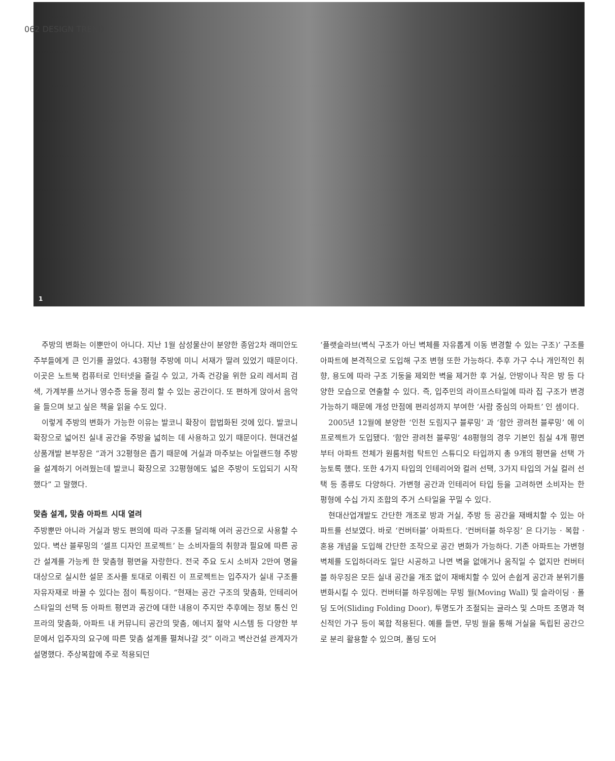062 DESIGN TREND
1
주방의 변화는 이뿐만이 아니다. 지난 1월 삼성물산이 분양한 종암2차 래미안도 주부들에게 큰 인기를 끌었다. 43평형 주방에 미니 서재가 딸려 있었기 때문이다. 이곳은 노트북 컴퓨터로 인터넷을 즐길 수 있고, 가족 건강을 위한 요리 레서피 검색, 가계부를 쓰거나 영수증 등을 정리 할 수 있는 공간이다. 또 편하게 앉아서 음악을 들으며 보고 싶은 책을 읽을 수도 있다.
이렇게 주방의 변화가 가능한 이유는 발코니 확장이 합법화된 것에 있다. 발코니 확장으로 넓어진 실내 공간을 주방을 넓히는 데 사용하고 있기 때문이다. 현대건설 상품개발 본부장은 “과거 32평형은 좁기 때문에 거실과 마주보는 아일랜드형 주방을 설계하기 어려웠는데 발코니 확장으로 32평형에도 넓은 주방이 도입되기 시작했다” 고 말했다.
맞춤 설계, 맞춤 아파트 시대 열려
주방뿐만 아니라 거실과 방도 편의에 따라 구조를 달리해 여러 공간으로 사용할 수 있다. 벽산 블루밍의 ‘셀프 디자인 프로젝트’ 는 소비자들의 취향과 필요에 따른 공간 설계를 가능케 한 맞춤형 평면을 자랑한다. 전국 주요 도시 소비자 2만여 명을 대상으로 실시한 설문 조사를 토대로 이뤄진 이 프로젝트는 입주자가 실내 구조를 자유자재로 바꿀 수 있다는 점이 특징이다. “현재는 공간 구조의 맞춤화, 인테리어 스타일의 선택 등 아파트 평면과 공간에 대한 내용이 주지만 추후에는 정보 통신 인프라의 맞춤화, 아파트 내 커뮤니티 공간의 맞춤, 에너지 절약 시스템 등 다양한 부문에서 입주자의 요구에 따른 맞춤 설계를 펼쳐나갈 것” 이라고 벽산건설 관계자가 설명했다. 주상복합에 주로 적용되던
‘플랫슬라브(벽식 구조가 아닌 벽체를 자유롭게 이동 변경할 수 있는 구조)’ 구조를 아파트에 본격적으로 도입해 구조 변형 또한 가능하다. 추후 가구 수나 개인적인 취향, 용도에 따라 구조 기둥을 제외한 벽을 제거한 후 거실, 안방이나 작은 방 등 다양한 모습으로 연출할 수 있다. 즉, 입주민의 라이프스타일에 따라 집 구조가 변경 가능하기 때문에 개성 만점에 편리성까지 부여한 ‘사람 중심의 아파트’ 인 셈이다.
2005년 12월에 분양한 ‘인천 도림지구 블루밍’ 과 ‘함안 광려천 블루밍’ 에 이 프로젝트가 도입됐다. ‘함안 광려천 블루밍’ 48평형의 경우 기본인 침실 4개 평면부터 아파트 전체가 원룸처럼 탁트인 스튜디오 타입까지 총 9개의 평면을 선택 가능토록 했다. 또한 4가지 타입의 인테리어와 컬러 선택, 3가지 타입의 거실 컬러 선택 등 종류도 다양하다. 가변형 공간과 인테리어 타입 등을 고려하면 소비자는 한 평형에 수십 가지 조합의 주거 스타일을 꾸밀 수 있다.
현대산업개발도 간단한 개조로 방과 거실, 주방 등 공간을 재배치할 수 있는 아파트를 선보였다. 바로 ‘컨버터블’ 아파트다. ‘컨버터블 하우징’ 은 다기능 · 복합 · 혼용 개념을 도입해 간단한 조작으로 공간 변화가 가능하다. 기존 아파트는 가변형 벽체를 도입하더라도 일단 시공하고 나면 벽을 없애거나 움직일 수 없지만 컨버터블 하우징은 모든 실내 공간을 개조 없이 재배치할 수 있어 손쉽게 공간과 분위기를 변화시킬 수 있다. 컨버터블 하우징에는 무빙 월(Moving Wall) 및 슬라이딩 · 폴딩 도어(Sliding Folding Door), 투명도가 조절되는 글라스 및 스마트 조명과 혁신적인 가구 등이 복합 적용된다. 예를 들면, 무빙 월을 통해 거실을 독립된 공간으로 분리 활용할 수 있으며, 폴딩 도어